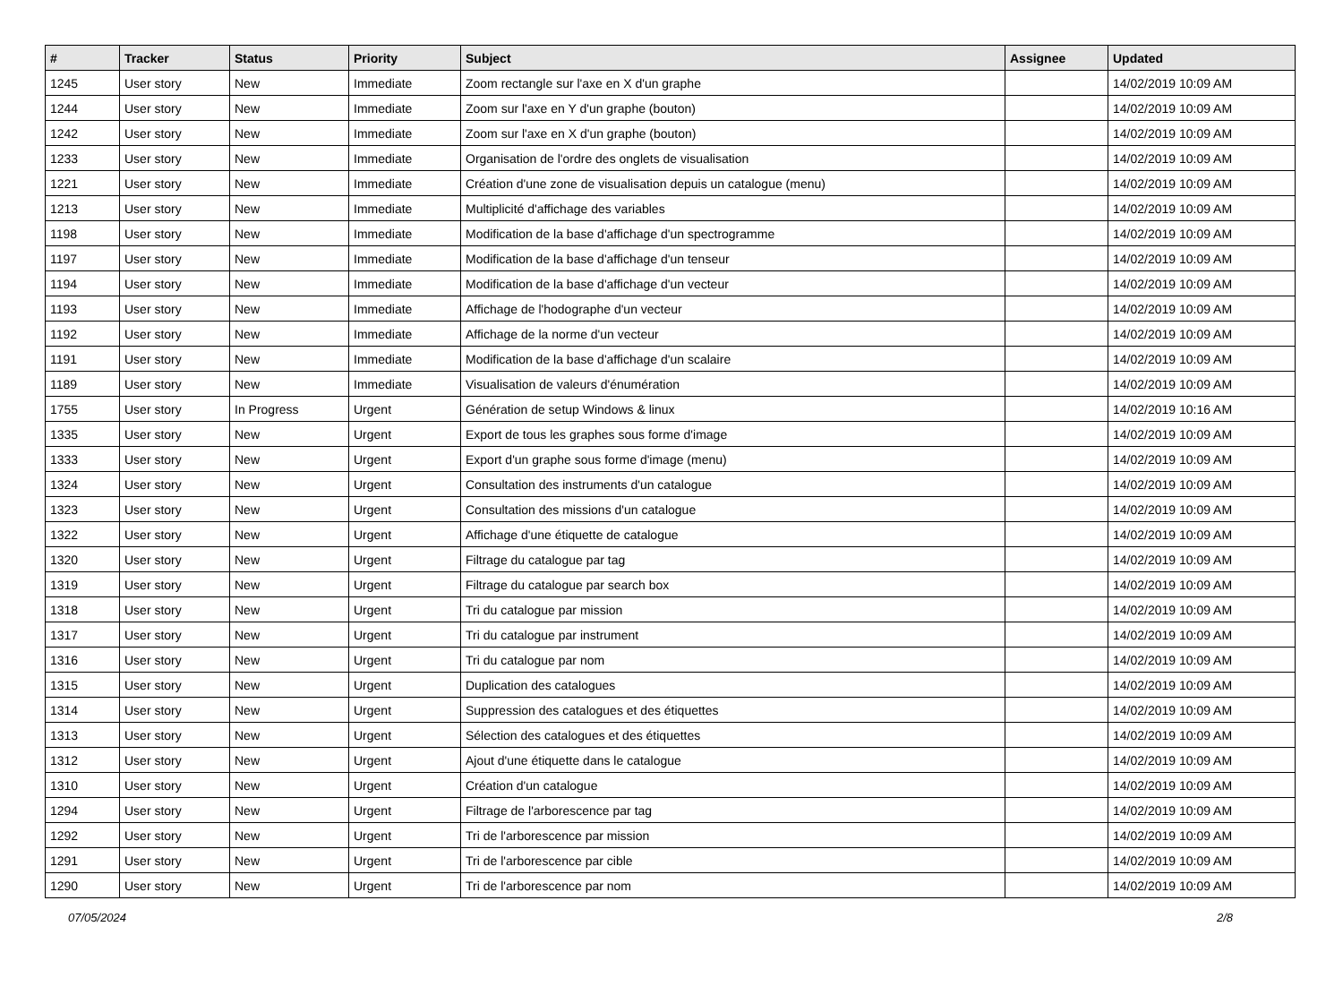| # | Tracker | Status | Priority | Subject | Assignee | Updated |
| --- | --- | --- | --- | --- | --- | --- |
| 1245 | User story | New | Immediate | Zoom rectangle sur l'axe en X d'un graphe | | 14/02/2019 10:09 AM |
| 1244 | User story | New | Immediate | Zoom sur l'axe en Y d'un graphe (bouton) | | 14/02/2019 10:09 AM |
| 1242 | User story | New | Immediate | Zoom sur l'axe en X d'un graphe (bouton) | | 14/02/2019 10:09 AM |
| 1233 | User story | New | Immediate | Organisation de l'ordre des onglets de visualisation | | 14/02/2019 10:09 AM |
| 1221 | User story | New | Immediate | Création d'une zone de visualisation depuis un catalogue (menu) | | 14/02/2019 10:09 AM |
| 1213 | User story | New | Immediate | Multiplicité d'affichage des variables | | 14/02/2019 10:09 AM |
| 1198 | User story | New | Immediate | Modification de la base d'affichage d'un spectrogramme | | 14/02/2019 10:09 AM |
| 1197 | User story | New | Immediate | Modification de la base d'affichage d'un tenseur | | 14/02/2019 10:09 AM |
| 1194 | User story | New | Immediate | Modification de la base d'affichage d'un vecteur | | 14/02/2019 10:09 AM |
| 1193 | User story | New | Immediate | Affichage de l'hodographe d'un vecteur | | 14/02/2019 10:09 AM |
| 1192 | User story | New | Immediate | Affichage de la norme d'un vecteur | | 14/02/2019 10:09 AM |
| 1191 | User story | New | Immediate | Modification de la base d'affichage d'un scalaire | | 14/02/2019 10:09 AM |
| 1189 | User story | New | Immediate | Visualisation de valeurs d'énumération | | 14/02/2019 10:09 AM |
| 1755 | User story | In Progress | Urgent | Génération de setup Windows & linux | | 14/02/2019 10:16 AM |
| 1335 | User story | New | Urgent | Export de tous les graphes sous forme d'image | | 14/02/2019 10:09 AM |
| 1333 | User story | New | Urgent | Export d'un graphe sous forme d'image (menu) | | 14/02/2019 10:09 AM |
| 1324 | User story | New | Urgent | Consultation des instruments d'un catalogue | | 14/02/2019 10:09 AM |
| 1323 | User story | New | Urgent | Consultation des missions d'un catalogue | | 14/02/2019 10:09 AM |
| 1322 | User story | New | Urgent | Affichage d'une étiquette de catalogue | | 14/02/2019 10:09 AM |
| 1320 | User story | New | Urgent | Filtrage du catalogue par tag | | 14/02/2019 10:09 AM |
| 1319 | User story | New | Urgent | Filtrage du catalogue par search box | | 14/02/2019 10:09 AM |
| 1318 | User story | New | Urgent | Tri du catalogue par mission | | 14/02/2019 10:09 AM |
| 1317 | User story | New | Urgent | Tri du catalogue par instrument | | 14/02/2019 10:09 AM |
| 1316 | User story | New | Urgent | Tri du catalogue par nom | | 14/02/2019 10:09 AM |
| 1315 | User story | New | Urgent | Duplication des catalogues | | 14/02/2019 10:09 AM |
| 1314 | User story | New | Urgent | Suppression des catalogues et des étiquettes | | 14/02/2019 10:09 AM |
| 1313 | User story | New | Urgent | Sélection des catalogues et des étiquettes | | 14/02/2019 10:09 AM |
| 1312 | User story | New | Urgent | Ajout d'une étiquette dans le catalogue | | 14/02/2019 10:09 AM |
| 1310 | User story | New | Urgent | Création d'un catalogue | | 14/02/2019 10:09 AM |
| 1294 | User story | New | Urgent | Filtrage de l'arborescence par tag | | 14/02/2019 10:09 AM |
| 1292 | User story | New | Urgent | Tri de l'arborescence par mission | | 14/02/2019 10:09 AM |
| 1291 | User story | New | Urgent | Tri de l'arborescence par cible | | 14/02/2019 10:09 AM |
| 1290 | User story | New | Urgent | Tri de l'arborescence par nom | | 14/02/2019 10:09 AM |
07/05/2024 2/8